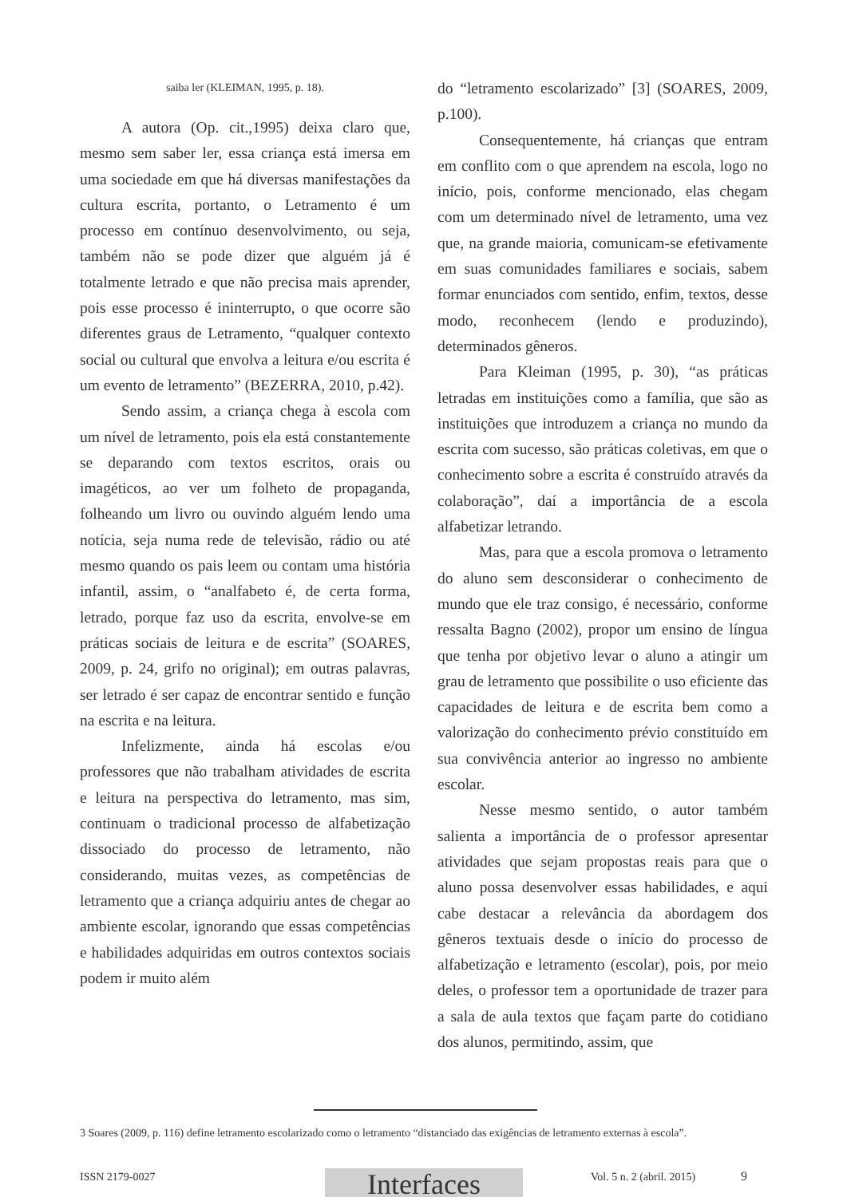saiba ler (KLEIMAN, 1995, p. 18).
A autora (Op. cit.,1995) deixa claro que, mesmo sem saber ler, essa criança está imersa em uma sociedade em que há diversas manifestações da cultura escrita, portanto, o Letramento é um processo em contínuo desenvolvimento, ou seja, também não se pode dizer que alguém já é totalmente letrado e que não precisa mais aprender, pois esse processo é ininterrupto, o que ocorre são diferentes graus de Letramento, “qualquer contexto social ou cultural que envolva a leitura e/ou escrita é um evento de letramento” (BEZERRA, 2010, p.42).
Sendo assim, a criança chega à escola com um nível de letramento, pois ela está constantemente se deparando com textos escritos, orais ou imagéticos, ao ver um folheto de propaganda, folheando um livro ou ouvindo alguém lendo uma notícia, seja numa rede de televisão, rádio ou até mesmo quando os pais leem ou contam uma história infantil, assim, o “analfabeto é, de certa forma, letrado, porque faz uso da escrita, envolve-se em práticas sociais de leitura e de escrita” (SOARES, 2009, p. 24, grifo no original); em outras palavras, ser letrado é ser capaz de encontrar sentido e função na escrita e na leitura.
Infelizmente, ainda há escolas e/ou professores que não trabalham atividades de escrita e leitura na perspectiva do letramento, mas sim, continuam o tradicional processo de alfabetização dissociado do processo de letramento, não considerando, muitas vezes, as competências de letramento que a criança adquiriu antes de chegar ao ambiente escolar, ignorando que essas competências e habilidades adquiridas em outros contextos sociais podem ir muito além
do “letramento escolarizado” [3] (SOARES, 2009, p.100).
Consequentemente, há crianças que entram em conflito com o que aprendem na escola, logo no início, pois, conforme mencionado, elas chegam com um determinado nível de letramento, uma vez que, na grande maioria, comunicam-se efetivamente em suas comunidades familiares e sociais, sabem formar enunciados com sentido, enfim, textos, desse modo, reconhecem (lendo e produzindo), determinados gêneros.
Para Kleiman (1995, p. 30), “as práticas letradas em instituições como a família, que são as instituições que introduzem a criança no mundo da escrita com sucesso, são práticas coletivas, em que o conhecimento sobre a escrita é construído através da colaboração”, daí a importância de a escola alfabetizar letrando.
Mas, para que a escola promova o letramento do aluno sem desconsiderar o conhecimento de mundo que ele traz consigo, é necessário, conforme ressalta Bagno (2002), propor um ensino de língua que tenha por objetivo levar o aluno a atingir um grau de letramento que possibilite o uso eficiente das capacidades de leitura e de escrita bem como a valorização do conhecimento prévio constituído em sua convivência anterior ao ingresso no ambiente escolar.
Nesse mesmo sentido, o autor também salienta a importância de o professor apresentar atividades que sejam propostas reais para que o aluno possa desenvolver essas habilidades, e aqui cabe destacar a relevância da abordagem dos gêneros textuais desde o início do processo de alfabetização e letramento (escolar), pois, por meio deles, o professor tem a oportunidade de trazer para a sala de aula textos que façam parte do cotidiano dos alunos, permitindo, assim, que
3 Soares (2009, p. 116) define letramento escolarizado como o letramento “distanciado das exigências de letramento externas à escola”.
ISSN 2179-0027 Interfaces Vol. 5 n. 2 (abril. 2015) 9